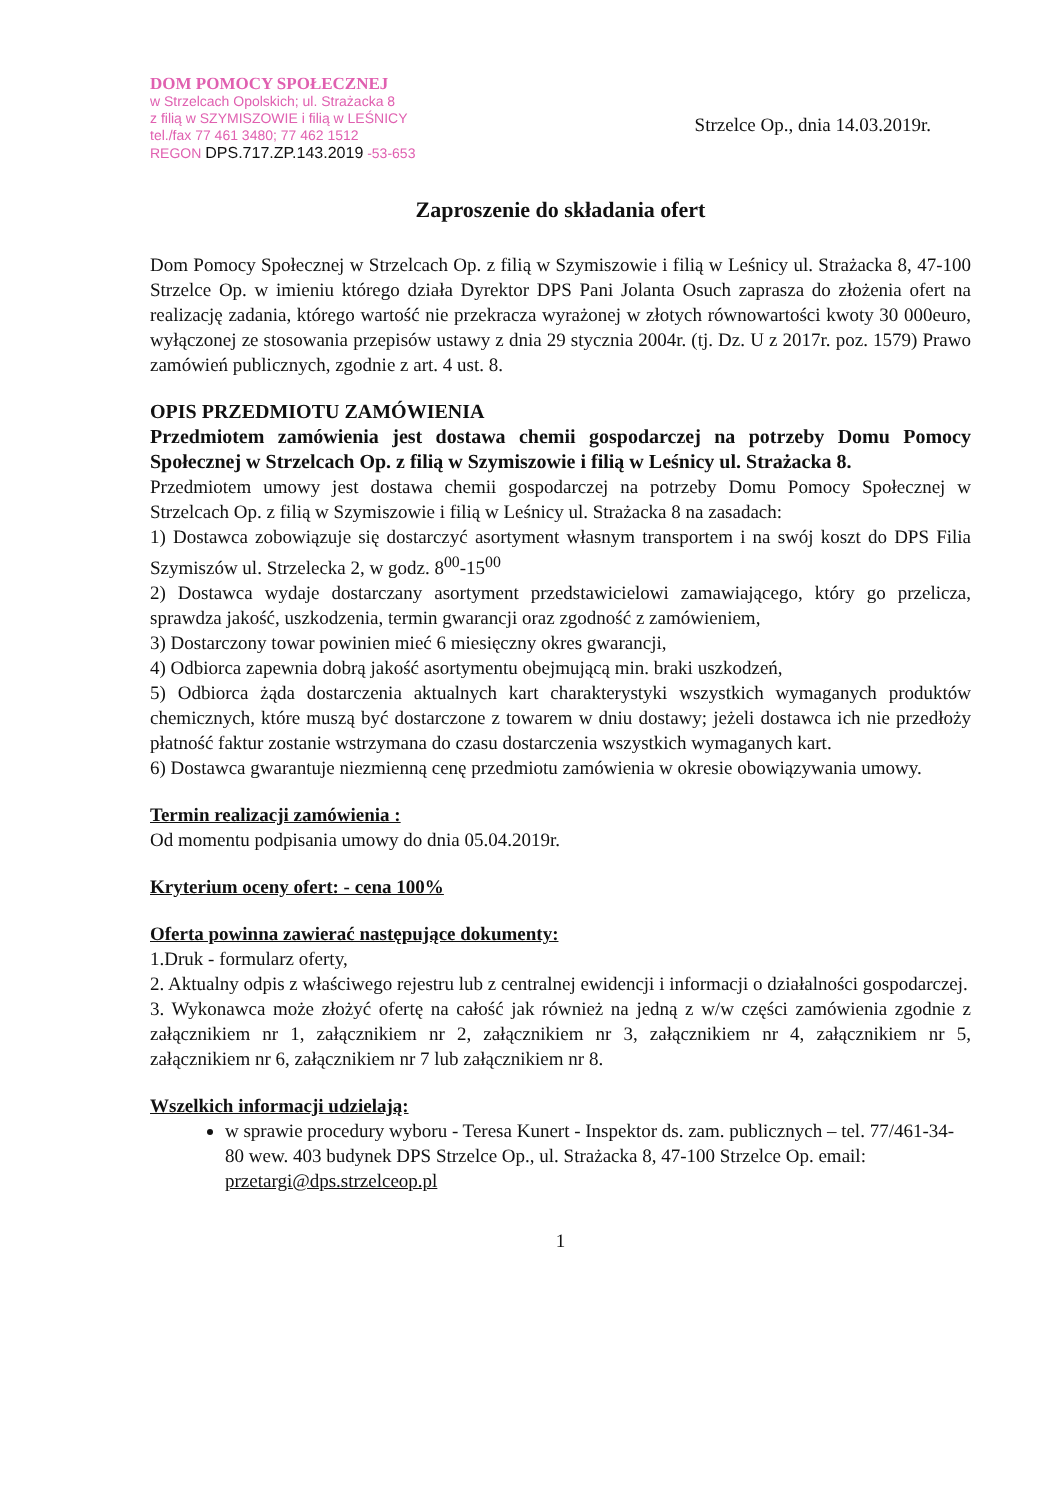DOM POMOCY SPOŁECZNEJ
w Strzelcach Opolskich; ul. Strażacka 8
z filią w SZYMISZOWIE i filią w LEŚNICY
tel./fax 77 461 3480; 77 462 1512
REGON DPS.717.ZP.143.2019 -53-653
Strzelce Op., dnia 14.03.2019r.
Zaproszenie do składania ofert
Dom Pomocy Społecznej w Strzelcach Op. z filią w Szymiszowie i filią w Leśnicy ul. Strażacka 8, 47-100 Strzelce Op. w imieniu którego działa Dyrektor DPS Pani Jolanta Osuch zaprasza do złożenia ofert na realizację zadania, którego wartość nie przekracza wyrażonej w złotych równowartości kwoty 30 000euro, wyłączonej ze stosowania przepisów ustawy z dnia 29 stycznia 2004r. (tj. Dz. U z 2017r. poz. 1579) Prawo zamówień publicznych, zgodnie z art. 4 ust. 8.
OPIS PRZEDMIOTU ZAMÓWIENIA
Przedmiotem zamówienia jest dostawa chemii gospodarczej na potrzeby Domu Pomocy Społecznej w Strzelcach Op. z filią w Szymiszowie i filią w Leśnicy ul. Strażacka 8.
Przedmiotem umowy jest dostawa chemii gospodarczej na potrzeby Domu Pomocy Społecznej w Strzelcach Op. z filią w Szymiszowie i filią w Leśnicy ul. Strażacka 8 na zasadach:
1) Dostawca zobowiązuje się dostarczyć asortyment własnym transportem i na swój koszt do DPS Filia Szymiszów ul. Strzelecka 2, w godz. 8<sup>00</sup>-15<sup>00</sup>
2) Dostawca wydaje dostarczany asortyment przedstawicielowi zamawiającego, który go przelicza, sprawdza jakość, uszkodzenia, termin gwarancji oraz zgodność z zamówieniem,
3) Dostarczony towar powinien mieć 6 miesięczny okres gwarancji,
4) Odbiorca zapewnia dobrą jakość asortymentu obejmującą min. braki uszkodzeń,
5) Odbiorca żąda dostarczenia aktualnych kart charakterystyki wszystkich wymaganych produktów chemicznych, które muszą być dostarczone z towarem w dniu dostawy; jeżeli dostawca ich nie przedłoży płatność faktur zostanie wstrzymana do czasu dostarczenia wszystkich wymaganych kart.
6) Dostawca gwarantuje niezmienną cenę przedmiotu zamówienia w okresie obowiązywania umowy.
Termin realizacji zamówienia :
Od momentu podpisania umowy do dnia 05.04.2019r.
Kryterium oceny ofert: - cena 100%
Oferta powinna zawierać następujące dokumenty:
1.Druk - formularz oferty,
2. Aktualny odpis z właściwego rejestru lub z centralnej ewidencji i informacji o działalności gospodarczej.
3. Wykonawca może złożyć ofertę na całość jak również na jedną z w/w części zamówienia zgodnie z załącznikiem nr 1, załącznikiem nr 2, załącznikiem nr 3, załącznikiem nr 4, załącznikiem nr 5, załącznikiem nr 6, załącznikiem nr 7 lub załącznikiem nr 8.
Wszelkich informacji udzielają:
w sprawie procedury wyboru - Teresa Kunert - Inspektor ds. zam. publicznych – tel. 77/461-34-80 wew. 403 budynek DPS Strzelce Op., ul. Strażacka 8, 47-100 Strzelce Op. email: przetargi@dps.strzelceop.pl
1